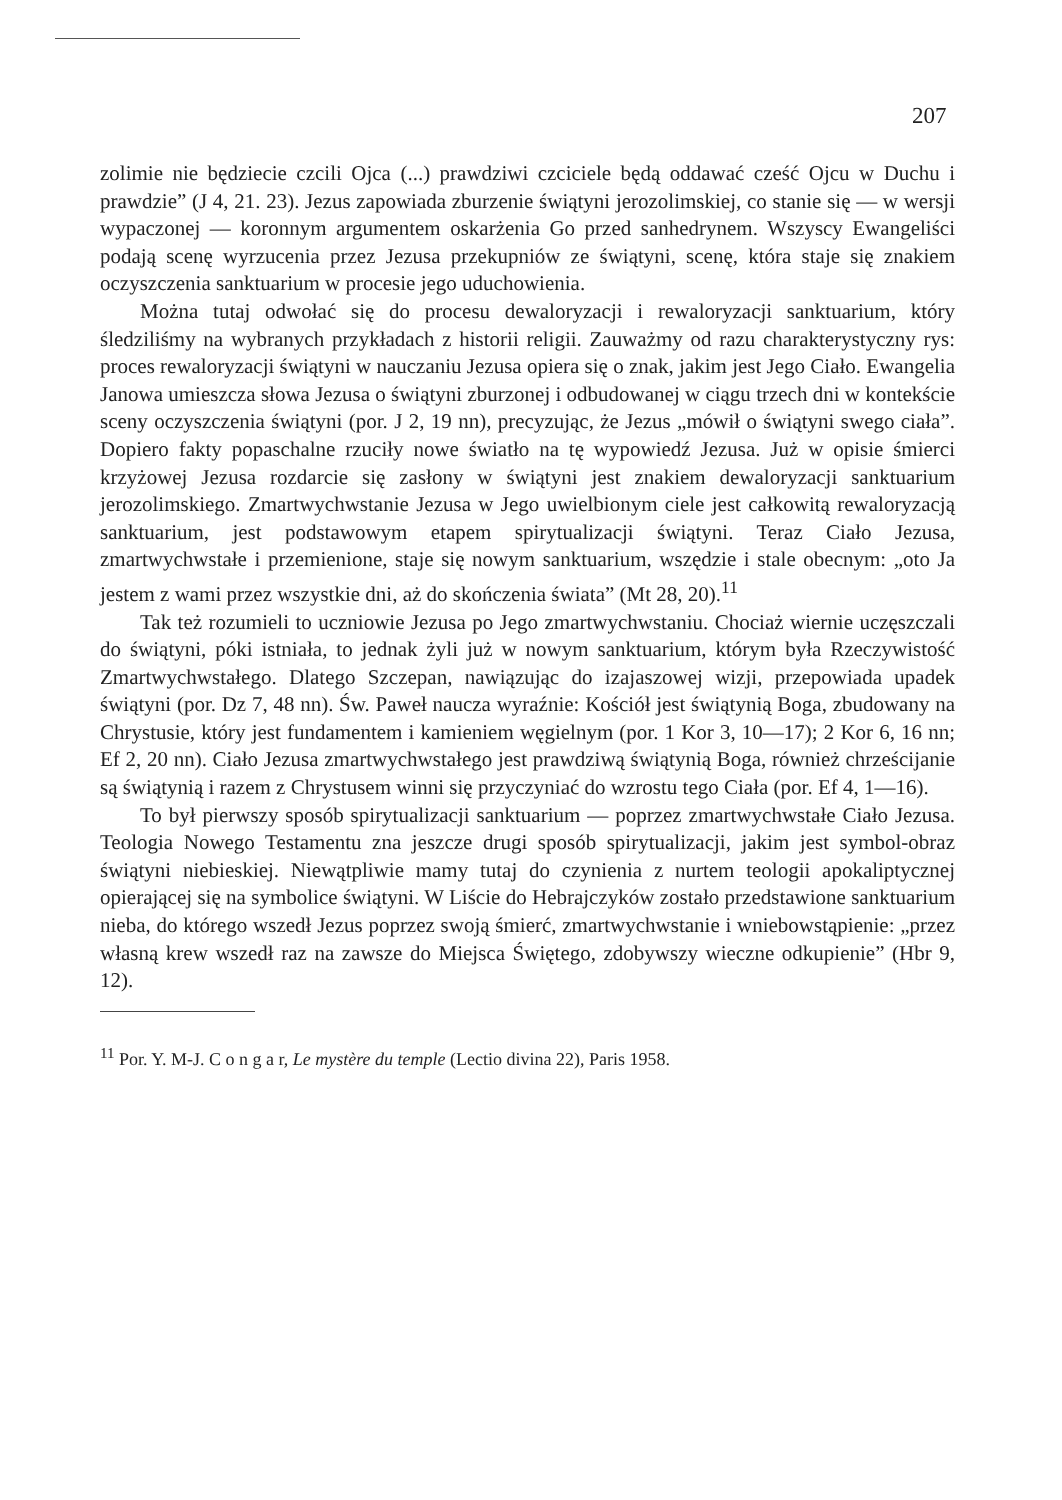207
zolimie nie będziecie czcili Ojca (...) prawdziwi czciciele będą oddawać cześć Ojcu w Duchu i prawdzie” (J 4, 21. 23). Jezus zapowiada zburzenie świątyni jerozolimskiej, co stanie się — w wersji wypaczonej — koronnym argumentem oskarżenia Go przed sanhedrynem. Wszyscy Ewangeliści podają scenę wyrzucenia przez Jezusa przekupniów ze świątyni, scenę, która staje się znakiem oczyszczenia sanktuarium w procesie jego uduchowienia.
Można tutaj odwołać się do procesu dewaloryzacji i rewaloryzacji sanktuarium, który śledziliśmy na wybranych przykładach z historii religii. Zauważmy od razu charakterystyczny rys: proces rewaloryzacji świątyni w nauczaniu Jezusa opiera się o znak, jakim jest Jego Ciało. Ewangelia Janowa umieszcza słowa Jezusa o świątyni zburzonej i odbudowanej w ciągu trzech dni w kontekście sceny oczyszczenia świątyni (por. J 2, 19 nn), precyzując, że Jezus „mówił o świątyni swego ciała”. Dopiero fakty popaschalne rzuciły nowe światło na tę wypowiedź Jezusa. Już w opisie śmierci krzyżowej Jezusa rozdarcie się zasłony w świątyni jest znakiem dewaloryzacji sanktuarium jerozolimskiego. Zmartwychwstanie Jezusa w Jego uwielbionym ciele jest całkowitą rewaloryzacją sanktuarium, jest podstawowym etapem spirytualizacji świątyni. Teraz Ciało Jezusa, zmartwychwstałe i przemienione, staje się nowym sanktuarium, wszędzie i stale obecnym: „oto Ja jestem z wami przez wszystkie dni, aż do skończenia świata” (Mt 28, 20).<sup>11</sup>
Tak też rozumieli to uczniowie Jezusa po Jego zmartwychwstaniu. Chociaż wiernie uczęszczali do świątyni, póki istniała, to jednak żyli już w nowym sanktuarium, którym była Rzeczywistość Zmartwychwstałego. Dlatego Szczepan, nawiązując do izajaszowej wizji, przepowiada upadek świątyni (por. Dz 7, 48 nn). Św. Paweł naucza wyraźnie: Kościół jest świątynią Boga, zbudowany na Chrystusie, który jest fundamentem i kamieniem węgielnym (por. 1 Kor 3, 10—17); 2 Kor 6, 16 nn; Ef 2, 20 nn). Ciało Jezusa zmartwychwstałego jest prawdziwą świątynią Boga, również chrześcijanie są świątynią i razem z Chrystusem winni się przyczyniać do wzrostu tego Ciała (por. Ef 4, 1—16).
To był pierwszy sposób spirytualizacji sanktuarium — poprzez zmartwychwstałe Ciało Jezusa. Teologia Nowego Testamentu zna jeszcze drugi sposób spirytualizacji, jakim jest symbol-obraz świątyni niebieskiej. Niewątpliwie mamy tutaj do czynienia z nurtem teologii apokaliptycznej opierającej się na symbolice świątyni. W Liście do Hebrajczyków zostało przedstawione sanktuarium nieba, do którego wszedł Jezus poprzez swoją śmierć, zmartwychwstanie i wniebowstąpienie: „przez własną krew wszedł raz na zawsze do Miejsca Świętego, zdobywszy wieczne odkupienie” (Hbr 9, 12).
<sup>11</sup> Por. Y. M-J. C o n g a r, Le mystère du temple (Lectio divina 22), Paris 1958.